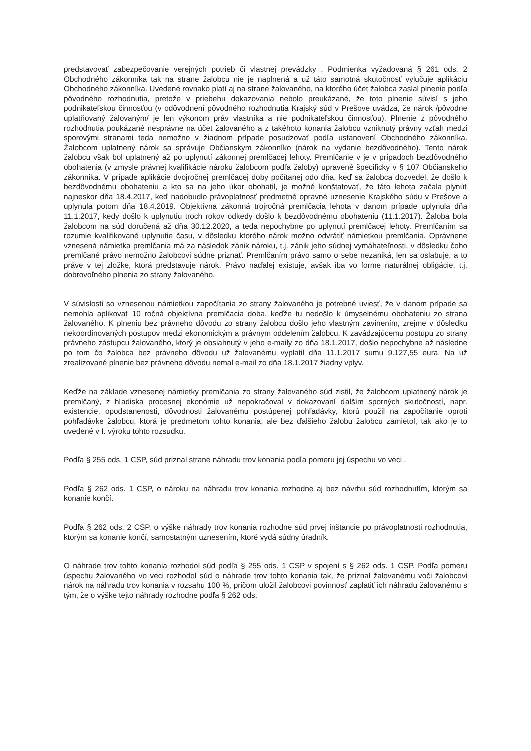predstavovať zabezpečovanie verejných potrieb či vlastnej prevádzky . Podmienka vyžadovaná § 261 ods. 2 Obchodného zákonníka tak na strane žalobcu nie je naplnená a už táto samotná skutočnosť vylučuje aplikáciu Obchodného zákonníka. Uvedené rovnako platí aj na strane žalovaného, na ktorého účet žalobca zaslal plnenie podľa pôvodného rozhodnutia, pretože v priebehu dokazovania nebolo preukázané, že toto plnenie súvisí s jeho podnikateľskou činnosťou (v odôvodnení pôvodného rozhodnutia Krajský súd v Prešove uvádza, že nárok /pôvodne uplatňovaný žalovaným/ je len výkonom práv vlastníka a nie podnikateľskou činnosťou). Plnenie z pôvodného rozhodnutia poukázané nesprávne na účet žalovaného a z takéhoto konania žalobcu vzniknutý právny vzťah medzi sporovými stranami teda nemožno v žiadnom prípade posudzovať podľa ustanovení Obchodného zákonníka. Žalobcom uplatnený nárok sa správuje Občianskym zákonníko (nárok na vydanie bezdôvodného). Tento nárok žalobcu však bol uplatnený až po uplynutí zákonnej premlčacej lehoty. Premlčanie v je v prípadoch bezdôvodného obohatenia (v zmysle právnej kvalifikácie nároku žalobcom podľa žaloby) upravené špecificky v § 107 Občianskeho zákonnika. V prípade aplikácie dvojročnej premlčacej doby počítanej odo dňa, keď sa žalobca dozvedel, že došlo k bezdôvodnému obohateniu a kto sa na jeho úkor obohatil, je možné konštatovať, že táto lehota začala plynúť najneskor dňa 18.4.2017, keď nadobudlo právoplatnosť predmetné opravné uznesenie Krajského súdu v Prešove a uplynula potom dňa 18.4.2019. Objektívna zákonná trojročná premlčacia lehota v danom prípade uplynula dňa 11.1.2017, kedy došlo k uplynutiu troch rokov odkedy došlo k bezdôvodnému obohateniu (11.1.2017). Žaloba bola žalobcom na súd doručená až dňa 30.12.2020, a teda nepochybne po uplynutí premlčacej lehoty. Premlčaním sa rozumie kvalifikované uplynutie času, v dôsledku ktorého nárok možno odvrátiť námietkou premlčania. Oprávnene vznesená námietka premlčania má za následok zánik nároku, t.j. zánik jeho súdnej vymáhateľnosti, v dôsledku čoho premlčané právo nemožno žalobcovi súdne priznať. Premlčaním právo samo o sebe nezaniká, len sa oslabuje, a to práve v tej zložke, ktorá predstavuje nárok. Právo naďalej existuje, avšak iba vo forme naturálnej obligácie, t.j. dobrovoľného plnenia zo strany žalovaného.
V súvislosti so vznesenou námietkou započítania zo strany žalovaného je potrebné uviesť, že v danom prípade sa nemohla aplikovať 10 ročná objektívna premlčacia doba, keďže tu nedošlo k úmyselnému obohateniu zo strana žalovaného. K plneniu bez právneho dôvodu zo strany žalobcu došlo jeho vlastným zavinením, zrejme v dôsledku nekoordinovaných postupov medzi ekonomickým a právnym oddelením žalobcu. K zavádzajúcemu postupu zo strany právneho zástupcu žalovaného, ktorý je obsiahnutý v jeho e-maily zo dňa 18.1.2017, došlo nepochybne až následne po tom čo žalobca bez právneho dôvodu už žalovanému vyplatil dňa 11.1.2017 sumu 9.127,55 eura. Na už zrealizované plnenie bez právneho dôvodu nemal e-mail zo dňa 18.1.2017 žiadny vplyv.
Keďže na základe vznesenej námietky premlčania zo strany žalovaného súd zistil, že žalobcom uplatnený nárok je premlčaný, z hľadiska procesnej ekonómie už nepokračoval v dokazovaní ďalším sporných skutočností, napr. existencie, opodstanenosti, dôvodnosti žalovanému postúpenej pohľadávky, ktorú použil na započítanie oproti pohľadávke žalobcu, ktorá je predmetom tohto konania, ale bez ďalšieho žalobu žalobcu zamietol, tak ako je to uvedené v I. výroku tohto rozsudku.
Podľa § 255 ods. 1 CSP, súd priznal strane náhradu trov konania podľa pomeru jej úspechu vo veci .
Podľa § 262 ods. 1 CSP, o nároku na náhradu trov konania rozhodne aj bez návrhu súd rozhodnutím, ktorým sa konanie končí.
Podľa § 262 ods. 2 CSP, o výške náhrady trov konania rozhodne súd prvej inštancie po právoplatnosti rozhodnutia, ktorým sa konanie končí, samostatným uznesením, ktoré vydá súdny úradník.
O náhrade trov tohto konania rozhodol súd podľa § 255 ods. 1 CSP v spojení s § 262 ods. 1 CSP. Podľa pomeru úspechu žalovaného vo veci rozhodol súd o náhrade trov tohto konania tak, že priznal žalovanému voči žalobcovi nárok na náhradu trov konania v rozsahu 100 %, pričom uložil žalobcovi povinnosť zaplatiť ich náhradu žalovanému s tým, že o výške tejto náhrady rozhodne podľa § 262 ods.